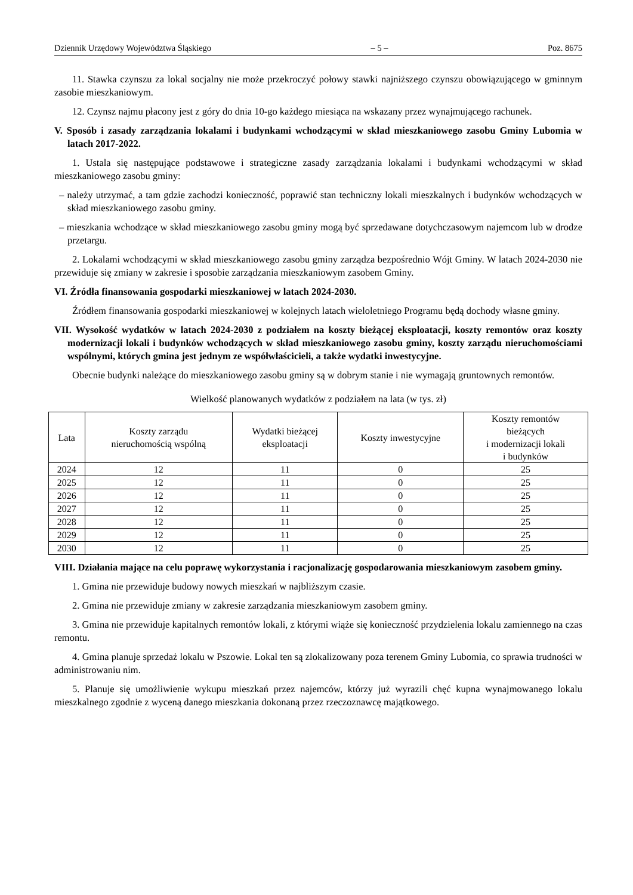Dziennik Urzędowy Województwa Śląskiego – 5 – Poz. 8675
11. Stawka czynszu za lokal socjalny nie może przekroczyć połowy stawki najniższego czynszu obowiązującego w gminnym zasobie mieszkaniowym.
12. Czynsz najmu płacony jest z góry do dnia 10-go każdego miesiąca na wskazany przez wynajmującego rachunek.
V. Sposób i zasady zarządzania lokalami i budynkami wchodzącymi w skład mieszkaniowego zasobu Gminy Lubomia w latach 2017-2022.
1. Ustala się następujące podstawowe i strategiczne zasady zarządzania lokalami i budynkami wchodzącymi w skład mieszkaniowego zasobu gminy:
– należy utrzymać, a tam gdzie zachodzi konieczność, poprawić stan techniczny lokali mieszkalnych i budynków wchodzących w skład mieszkaniowego zasobu gminy.
– mieszkania wchodzące w skład mieszkaniowego zasobu gminy mogą być sprzedawane dotychczasowym najemcom lub w drodze przetargu.
2. Lokalami wchodzącymi w skład mieszkaniowego zasobu gminy zarządza bezpośrednio Wójt Gminy. W latach 2024-2030 nie przewiduje się zmiany w zakresie i sposobie zarządzania mieszkaniowym zasobem Gminy.
VI. Źródła finansowania gospodarki mieszkaniowej w latach 2024-2030.
Źródłem finansowania gospodarki mieszkaniowej w kolejnych latach wieloletniego Programu będą dochody własne gminy.
VII. Wysokość wydatków w latach 2024-2030 z podziałem na koszty bieżącej eksploatacji, koszty remontów oraz koszty modernizacji lokali i budynków wchodzących w skład mieszkaniowego zasobu gminy, koszty zarządu nieruchomościami wspólnymi, których gmina jest jednym ze współwłaścicieli, a także wydatki inwestycyjne.
Obecnie budynki należące do mieszkaniowego zasobu gminy są w dobrym stanie i nie wymagają gruntownych remontów.
Wielkość planowanych wydatków z podziałem na lata (w tys. zł)
| Lata | Koszty zarządu nieruchomością wspólną | Wydatki bieżącej eksploatacji | Koszty inwestycyjne | Koszty remontów bieżących i modernizacji lokali i budynków |
| --- | --- | --- | --- | --- |
| 2024 | 12 | 11 | 0 | 25 |
| 2025 | 12 | 11 | 0 | 25 |
| 2026 | 12 | 11 | 0 | 25 |
| 2027 | 12 | 11 | 0 | 25 |
| 2028 | 12 | 11 | 0 | 25 |
| 2029 | 12 | 11 | 0 | 25 |
| 2030 | 12 | 11 | 0 | 25 |
VIII. Działania mające na celu poprawę wykorzystania i racjonalizację gospodarowania mieszkaniowym zasobem gminy.
1. Gmina nie przewiduje budowy nowych mieszkań w najbliższym czasie.
2. Gmina nie przewiduje zmiany w zakresie zarządzania mieszkaniowym zasobem gminy.
3. Gmina nie przewiduje kapitalnych remontów lokali, z którymi wiąże się konieczność przydzielenia lokalu zamiennego na czas remontu.
4. Gmina planuje sprzedaż lokalu w Pszowie. Lokal ten są zlokalizowany poza terenem Gminy Lubomia, co sprawia trudności w administrowaniu nim.
5. Planuje się umożliwienie wykupu mieszkań przez najemców, którzy już wyrazili chęć kupna wynajmowanego lokalu mieszkalnego zgodnie z wyceną danego mieszkania dokonaną przez rzeczoznawcę majątkowego.